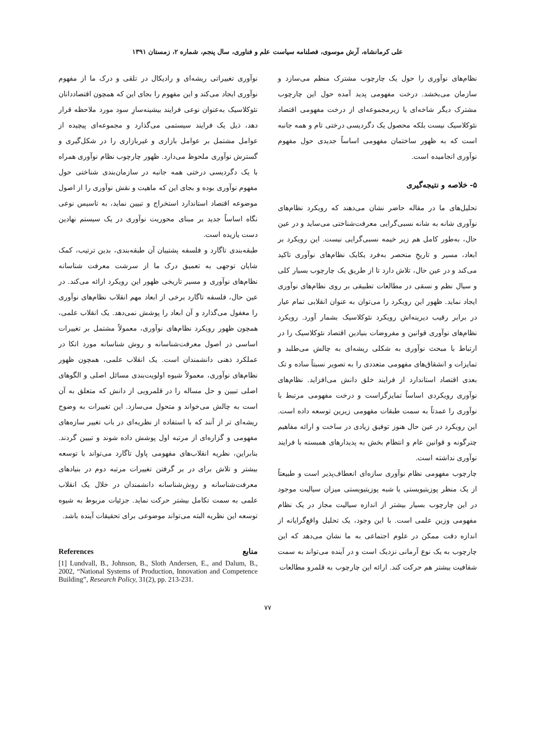علی کرمانشاه، آرش موسوی، فصلنامه سیاست علم و فناوری، سال پنجم، شماره ۲، زمستان ۱۳۹۱
نظام‌های نوآوری را حول یک چارچوب مشترک منظم می‌سازد و سازمان می‌بخشد. درخت مفهومی پدید آمده حول این چارچوب مشترک دیگر شاخه‌ای یا زیرمجموعه‌ای از درخت مفهومی اقتصاد نئوکلاسیک نیست بلکه محصول یک دگردیسی درختی تام و همه جانبه است که به ظهور ساختمان مفهومی اساساً جدیدی حول مفهوم نوآوری انجامیده است.
۵- خلاصه و نتیجه‌گیری
تحلیل‌های ما در مقاله حاضر نشان می‌دهند که رویکرد نظام‌های نوآوری شانه به شانه نسبی‌گرایی معرفت‌شناختی می‌ساید و در عین حال، به‌طور کامل هم زیر خیمه نسبی‌گرایی نیست. این رویکرد بر ابعاد، مسیر و تاریخِ منحصر به‌فرد یکایک نظام‌های نوآوری تاکید می‌کند و در عین حال، تلاش دارد تا از طریق یک چارچوب بسیار کلی و سیال نظم و نسقی در مطالعات تطبیقی بر روی نظام‌های نوآوری ایجاد نماید. ظهور این رویکرد را می‌توان به عنوان انقلابی تمام عیار در برابر رقیب دیرینه‌اش رویکرد نئوکلاسیک بشمار آورد. رویکرد نظام‌های نوآوری قوانین و مفروضات بنیادین اقتصاد نئوکلاسیک را در ارتباط با مبحث نوآوری به شکلی ریشه‌ای به چالش می‌طلبد و تمایزات و انشقاق‌های مفهومی متعددی را به تصویر نسبتاً ساده و تک بعدی اقتصاد استاندارد از فرایند خلق دانش می‌افزاید. نظام‌های نوآوری رویکردی اساساً تمایزگراست و درخت مفهومی مرتبط با نوآوری را عمدتاً به سمت طبقات مفهومی زیرین توسعه داده است. این رویکرد در عین حال هنوز توفیق زیادی در ساخت و ارائه مفاهیم چترگونه و قوانین عام و انتظام بخش به پدیدارهای همبسته با فرایند نوآوری نداشته است.
چارچوب مفهومی نظام نوآوری سازه‌ای انعطاف‌پذیر است و طبیعتاً از یک منظر پوزیتیویستی یا شبه پوزیتیویستی میزان سیالیت موجود در این چارچوب بسیار بیشتر از اندازه سیالیت مجاز در یک نظام مفهومی وزین علمی است. با این وجود، یک تحلیل واقع‌گرایانه از اندازه دقت ممکن در علوم اجتماعی به ما نشان می‌دهد که این چارچوب به یک نوع آرمانی نزدیک است و در آینده می‌تواند به سمت شفافیت بیشتر هم حرکت کند. ارائه این چارچوب به قلمرو مطالعات
نوآوری تغییراتی ریشه‌ای و رادیکال در تلقی و درک ما از مفهوم نوآوری ایجاد می‌کند و این مفهوم را بجای این که همچون اقتصاددانان نئوکلاسیک به‌عنوان نوعی فرایند بیشینه‌سازِ سود مورد ملاحظه قرار دهد، ذیل یک فرایند سیستمی می‌گذارد و مجموعه‌ای پیچیده از عوامل مشتمل بر عوامل بازاری و غیربازاری را در شکل‌گیری و گسترش نوآوری ملحوظ می‌دارد. ظهور چارچوب نظام نوآوری همراه با یک دگردیسی درختی همه جانبه در سازمان‌بندی شناختی حول مفهوم نوآوری بوده و بجای این که ماهیت و نقش نوآوری را از اصول موضوعه اقتصاد استاندارد استخراج و تبیین نماید، به تاسیس نوعی نگاه اساساً جدید بر مبنای محوریت نوآوری در یک سیستم نهادین دست یازیده است.
طبقه‌بندی تاگارد و فلسفه پشتیبان آن طبقه‌بندی، بدین ترتیب، کمک شایان توجهی به تعمیق درک ما از سرشت معرفت شناسانه نظام‌های نوآوری و مسیر تاریخی ظهور این رویکرد ارائه می‌کند. در عین حال، فلسفه تاگارد برخی از ابعاد مهم انقلاب نظام‌های نوآوری را مغفول می‌گذارد و آن ابعاد را پوشش نمی‌دهد. یک انقلاب علمی، همچون ظهور رویکرد نظام‌های نوآوری، معمولاً مشتمل بر تغییرات اساسی در اصول معرفت‌شناسانه و روش شناسانه مورد اتکا در عملکرد ذهنی دانشمندان است. یک انقلاب علمی، همچون ظهور نظام‌های نوآوری، معمولاً شیوه اولویت‌بندی مسائل اصلی و الگوهای اصلی تبیین و حل مساله را در قلمرویی از دانش که متعلق به آن است به چالش می‌خواند و متحول می‌سازد. این تغییرات به وضوح ریشه‌ای تر از آنند که با استفاده از نظریه‌ای در باب تغییر سازه‌های مفهومی و گزاره‌ای از مرتبه اول پوشش داده شوند و تبیین گردند. بنابراین، نظریه انقلاب‌های مفهومی پاول تاگارد می‌تواند با توسعه بیشتر و تلاش برای در بر گرفتن تغییرات مرتبه دوم در بنیادهای معرفت‌شناسانه و روش‌شناسانه دانشمندان در خلال یک انقلاب علمی به سمت تکامل بیشتر حرکت نماید. جزئیات مربوط به شیوه توسعه این نظریه البته می‌تواند موضوعی برای تحقیقات آینده باشد.
منابع References
[1] Lundvall, B., Johnson, B., Sloth Andersen, E., and Dalum, B., 2002, “National Systems of Production, Innovation and Competence Building”, Research Policy, 31(2), pp. 213-231.
۷۷